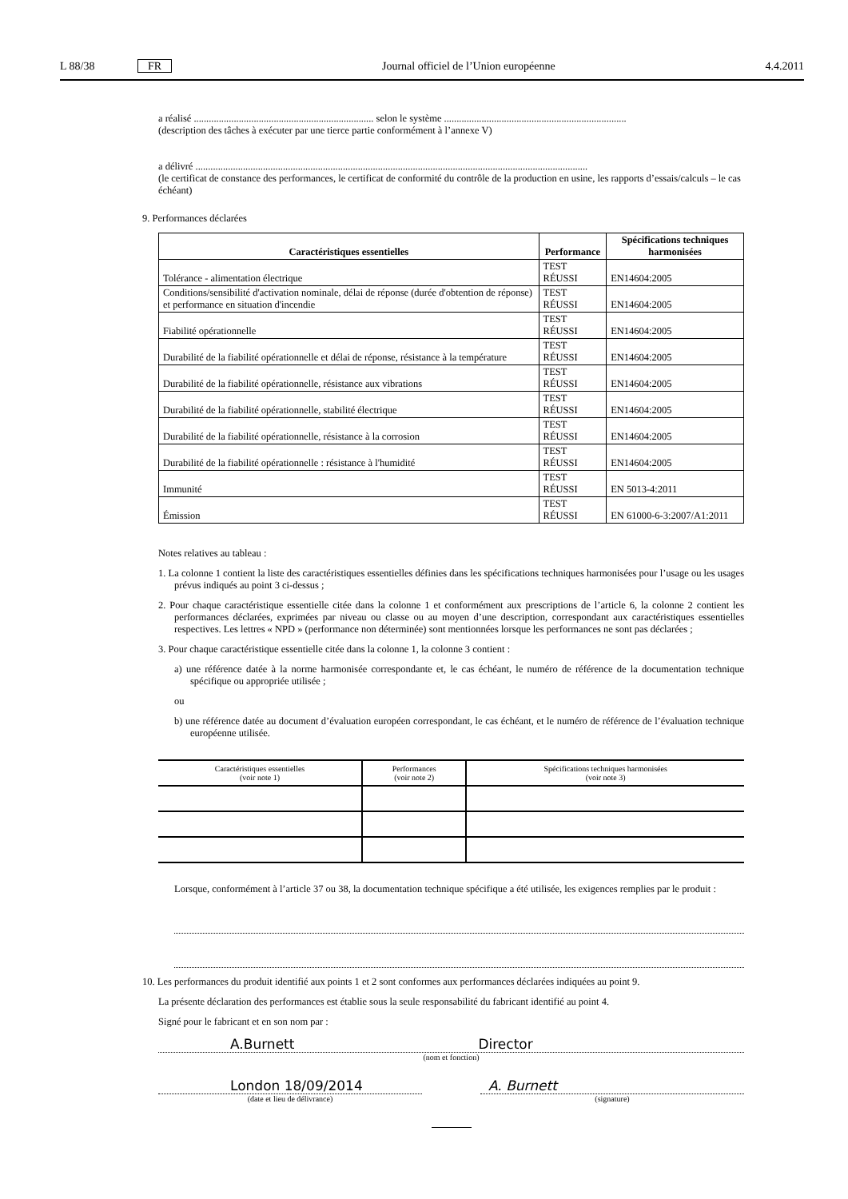L 88/38 FR Journal officiel de l’Union européenne 4.4.2011
a réalisé ........................................................................ selon le système .........................................................................
(description des tâches à exécuter par une tierce partie conformément à l’annexe V)
a délivré .............................................................................................................................................................
(le certificat de constance des performances, le certificat de conformité du contrôle de la production en usine, les rapports d’essais/calculs – le cas échéant)
9. Performances déclarées
| Caractéristiques essentielles | Performance | Spécifications techniques harmonisées |
| --- | --- | --- |
| Tolérance - alimentation électrique | TEST RÉUSSI | EN14604:2005 |
| Conditions/sensibilité d'activation nominale, délai de réponse (durée d'obtention de réponse) et performance en situation d'incendie | TEST RÉUSSI | EN14604:2005 |
| Fiabilité opérationnelle | TEST RÉUSSI | EN14604:2005 |
| Durabilité de la fiabilité opérationnelle et délai de réponse, résistance à la température | TEST RÉUSSI | EN14604:2005 |
| Durabilité de la fiabilité opérationnelle, résistance aux vibrations | TEST RÉUSSI | EN14604:2005 |
| Durabilité de la fiabilité opérationnelle, stabilité électrique | TEST RÉUSSI | EN14604:2005 |
| Durabilité de la fiabilité opérationnelle, résistance à la corrosion | TEST RÉUSSI | EN14604:2005 |
| Durabilité de la fiabilité opérationnelle : résistance à l'humidité | TEST RÉUSSI | EN14604:2005 |
| Immunité | TEST RÉUSSI | EN 5013-4:2011 |
| Émission | TEST RÉUSSI | EN 61000-6-3:2007/A1:2011 |
Notes relatives au tableau :
1. La colonne 1 contient la liste des caractéristiques essentielles définies dans les spécifications techniques harmonisées pour l’usage ou les usages prévus indiqués au point 3 ci-dessus ;
2. Pour chaque caractéristique essentielle citée dans la colonne 1 et conformément aux prescriptions de l’article 6, la colonne 2 contient les performances déclarées, exprimées par niveau ou classe ou au moyen d’une description, correspondant aux caractéristiques essentielles respectives. Les lettres « NPD » (performance non déterminée) sont mentionnées lorsque les performances ne sont pas déclarées ;
3. Pour chaque caractéristique essentielle citée dans la colonne 1, la colonne 3 contient :
a) une référence datée à la norme harmonisée correspondante et, le cas échéant, le numéro de référence de la documentation technique spécifique ou appropriée utilisée ;
ou
b) une référence datée au document d’évaluation européen correspondant, le cas échéant, et le numéro de référence de l’évaluation technique européenne utilisée.
| Caractéristiques essentielles (voir note 1) | Performances (voir note 2) | Spécifications techniques harmonisées (voir note 3) |
Lorsque, conformément à l’article 37 ou 38, la documentation technique spécifique a été utilisée, les exigences remplies par le produit :
10. Les performances du produit identifié aux points 1 et 2 sont conformes aux performances déclarées indiquées au point 9.
La présente déclaration des performances est établie sous la seule responsabilité du fabricant identifié au point 4.
Signé pour le fabricant et en son nom par :
A.Burnett Director
(nom et fonction)
London 18/09/2014
(date et lieu de délivrance)
A. Burnett
(signature)